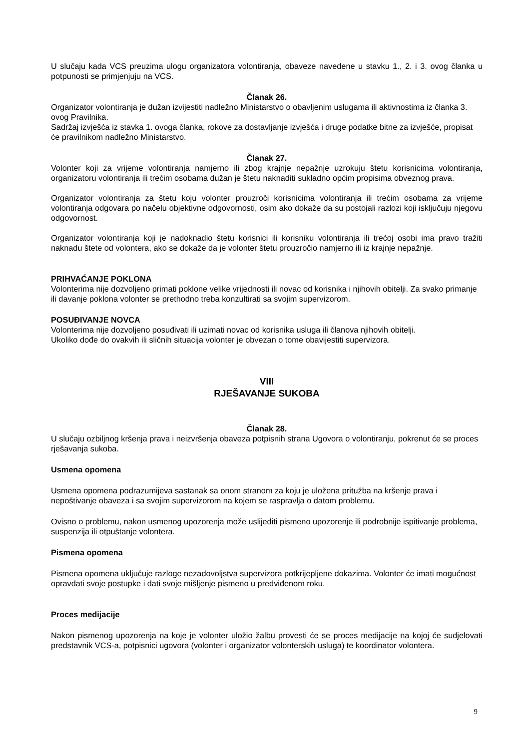U slučaju kada VCS preuzima ulogu organizatora volontiranja, obaveze navedene u stavku 1., 2. i 3. ovog članka u potpunosti se primjenjuju na VCS.
Članak 26.
Organizator volontiranja je dužan izvijestiti nadležno Ministarstvo o obavljenim uslugama ili aktivnostima iz članka 3. ovog Pravilnika.
Sadržaj izvješća iz stavka 1. ovoga članka, rokove za dostavljanje izvješća i druge podatke bitne za izvješće, propisat će pravilnikom nadležno Ministarstvo.
Članak 27.
Volonter koji za vrijeme volontiranja namjerno ili zbog krajnje nepažnje uzrokuju štetu korisnicima volontiranja, organizatoru volontiranja ili trećim osobama dužan je štetu naknaditi sukladno općim propisima obveznog prava.
Organizator volontiranja za štetu koju volonter prouzroči korisnicima volontiranja ili trećim osobama za vrijeme volontiranja odgovara po načelu objektivne odgovornosti, osim ako dokaže da su postojali razlozi koji isključuju njegovu odgovornost.
Organizator volontiranja koji je nadoknadio štetu korisnici ili korisniku volontiranja ili trećoj osobi ima pravo tražiti naknadu štete od volontera, ako se dokaže da je volonter štetu prouzročio namjerno ili iz krajnje nepažnje.
PRIHVAĆANJE POKLONA
Volonterima nije dozvoljeno primati poklone velike vrijednosti ili novac od korisnika i njihovih obitelji. Za svako primanje ili davanje poklona volonter se prethodno treba konzultirati sa svojim supervizorom.
POSUĐIVANJE NOVCA
Volonterima nije dozvoljeno posuđivati ili uzimati novac od korisnika usluga ili članova njihovih obitelji.
Ukoliko dođe do ovakvih ili sličnih situacija volonter je obvezan o tome obavijestiti supervizora.
VIII
RJEŠAVANJE SUKOBA
Članak 28.
U slučaju ozbiljnog kršenja prava i neizvršenja obaveza potpisnih strana Ugovora o volontiranju, pokrenut će se proces rješavanja sukoba.
Usmena opomena
Usmena opomena podrazumijeva sastanak sa onom stranom za koju je uložena pritužba na kršenje prava i nepoštivanje obaveza i sa svojim supervizorom na kojem se raspravlja o datom problemu.
Ovisno o problemu, nakon usmenog upozorenja može uslijediti pismeno upozorenje ili podrobnije ispitivanje problema, suspenzija ili otpuštanje volontera.
Pismena opomena
Pismena opomena uključuje razloge nezadovoljstva supervizora potkrijepljene dokazima. Volonter će imati mogućnost opravdati svoje postupke i dati svoje mišljenje pismeno u predviđenom roku.
Proces medijacije
Nakon pismenog upozorenja na koje je volonter uložio žalbu provesti će se proces medijacije na kojoj će sudjelovati predstavnik VCS-a, potpisnici ugovora (volonter i organizator volonterskih usluga) te koordinator volontera.
9